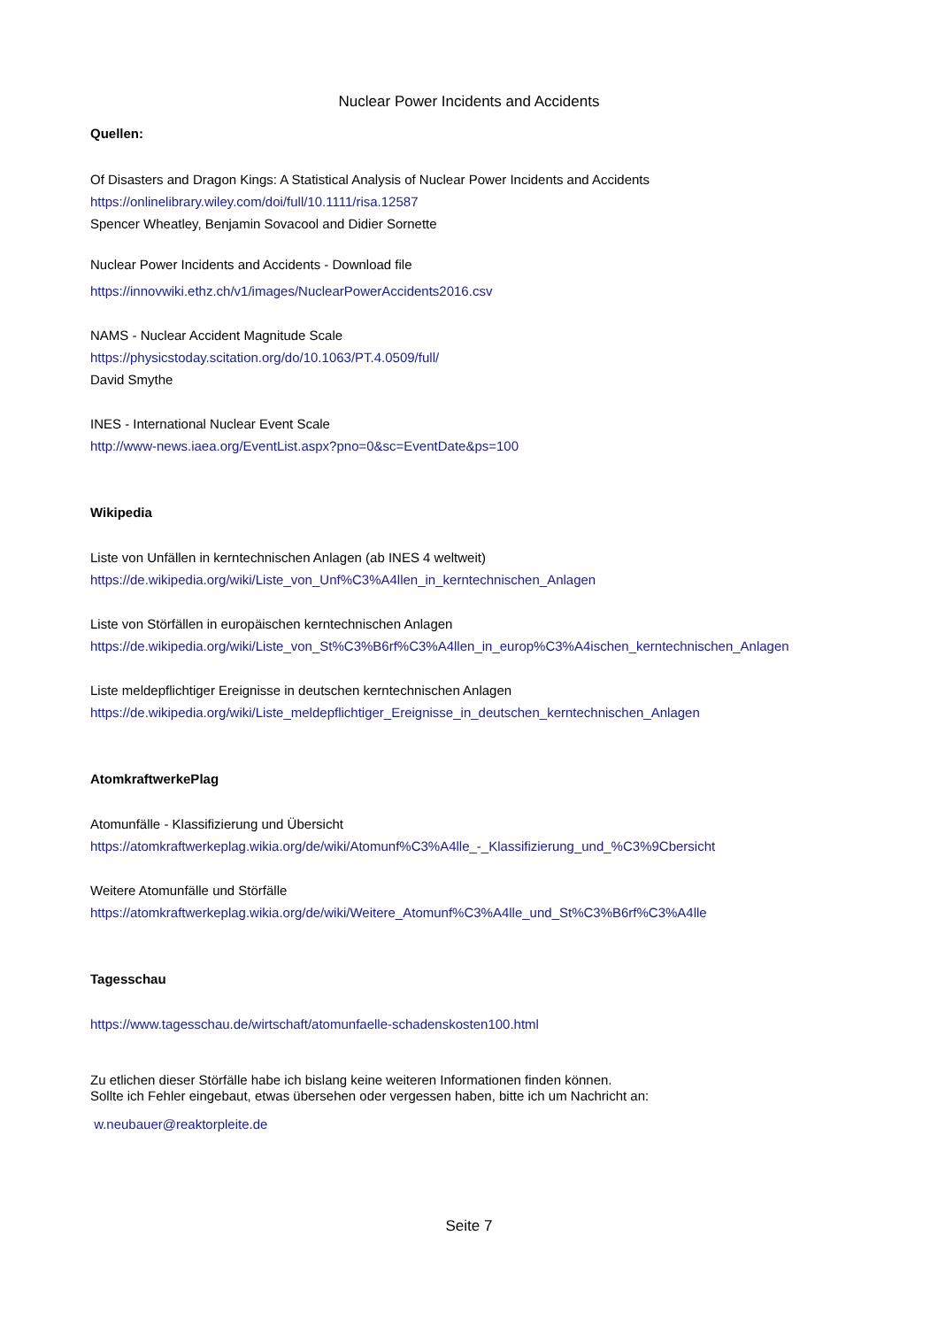Nuclear Power Incidents and Accidents
Quellen:
Of Disasters and Dragon Kings: A Statistical Analysis of Nuclear Power Incidents and Accidents
https://onlinelibrary.wiley.com/doi/full/10.1111/risa.12587
Spencer Wheatley, Benjamin Sovacool and Didier Sornette
Nuclear Power Incidents and Accidents - Download file
https://innovwiki.ethz.ch/v1/images/NuclearPowerAccidents2016.csv
NAMS - Nuclear Accident Magnitude Scale
https://physicstoday.scitation.org/do/10.1063/PT.4.0509/full/
David Smythe
INES - International Nuclear Event Scale
http://www-news.iaea.org/EventList.aspx?pno=0&sc=EventDate&ps=100
Wikipedia
Liste von Unfällen in kerntechnischen Anlagen (ab INES 4 weltweit)
https://de.wikipedia.org/wiki/Liste_von_Unf%C3%A4llen_in_kerntechnischen_Anlagen
Liste von Störfällen in europäischen kerntechnischen Anlagen
https://de.wikipedia.org/wiki/Liste_von_St%C3%B6rf%C3%A4llen_in_europ%C3%A4ischen_kerntechnischen_Anlagen
Liste meldepflichtiger Ereignisse in deutschen kerntechnischen Anlagen
https://de.wikipedia.org/wiki/Liste_meldepflichtiger_Ereignisse_in_deutschen_kerntechnischen_Anlagen
AtomkraftwerkePlag
Atomunfälle - Klassifizierung und Übersicht
https://atomkraftwerkeplag.wikia.org/de/wiki/Atomunf%C3%A4lle_-_Klassifizierung_und_%C3%9Cbersicht
Weitere Atomunfälle und Störfälle
https://atomkraftwerkeplag.wikia.org/de/wiki/Weitere_Atomunf%C3%A4lle_und_St%C3%B6rf%C3%A4lle
Tagesschau
https://www.tagesschau.de/wirtschaft/atomunfaelle-schadenskosten100.html
Zu etlichen dieser Störfälle habe ich bislang keine weiteren Informationen finden können.
Sollte ich Fehler eingebaut, etwas übersehen oder vergessen haben, bitte ich um Nachricht an:
w.neubauer@reaktorpleite.de
Seite 7